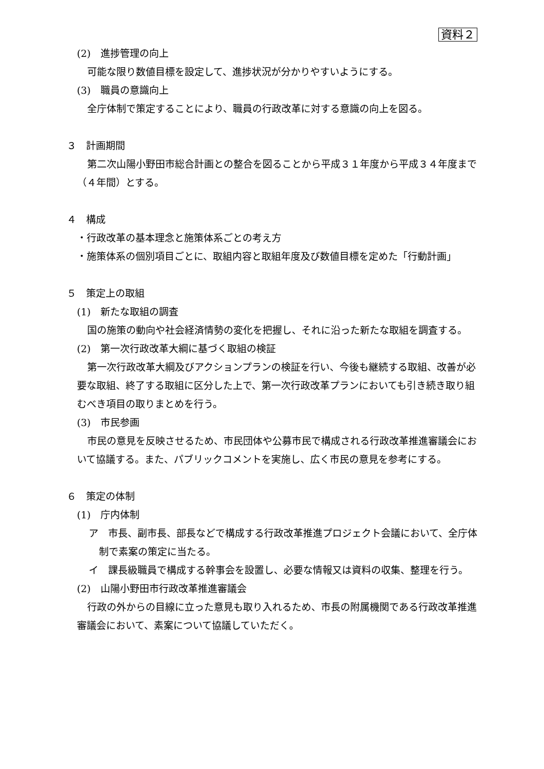資料２
(2)　進捗管理の向上
可能な限り数値目標を設定して、進捗状況が分かりやすいようにする。
(3)　職員の意識向上
全庁体制で策定することにより、職員の行政改革に対する意識の向上を図る。
３　計画期間
第二次山陽小野田市総合計画との整合を図ることから平成３１年度から平成３４年度まで（４年間）とする。
４　構成
・行政改革の基本理念と施策体系ごとの考え方
・施策体系の個別項目ごとに、取組内容と取組年度及び数値目標を定めた「行動計画」
５　策定上の取組
(1)　新たな取組の調査
国の施策の動向や社会経済情勢の変化を把握し、それに沿った新たな取組を調査する。
(2)　第一次行政改革大綱に基づく取組の検証
第一次行政改革大綱及びアクションプランの検証を行い、今後も継続する取組、改善が必要な取組、終了する取組に区分した上で、第一次行政改革プランにおいても引き続き取り組むべき項目の取りまとめを行う。
(3)　市民参画
市民の意見を反映させるため、市民団体や公募市民で構成される行政改革推進審議会において協議する。また、パブリックコメントを実施し、広く市民の意見を参考にする。
６　策定の体制
(1)　庁内体制
ア　市長、副市長、部長などで構成する行政改革推進プロジェクト会議において、全庁体制で素案の策定に当たる。
イ　課長級職員で構成する幹事会を設置し、必要な情報又は資料の収集、整理を行う。
(2)　山陽小野田市行政改革推進審議会
行政の外からの目線に立った意見も取り入れるため、市長の附属機関である行政改革推進審議会において、素案について協議していただく。